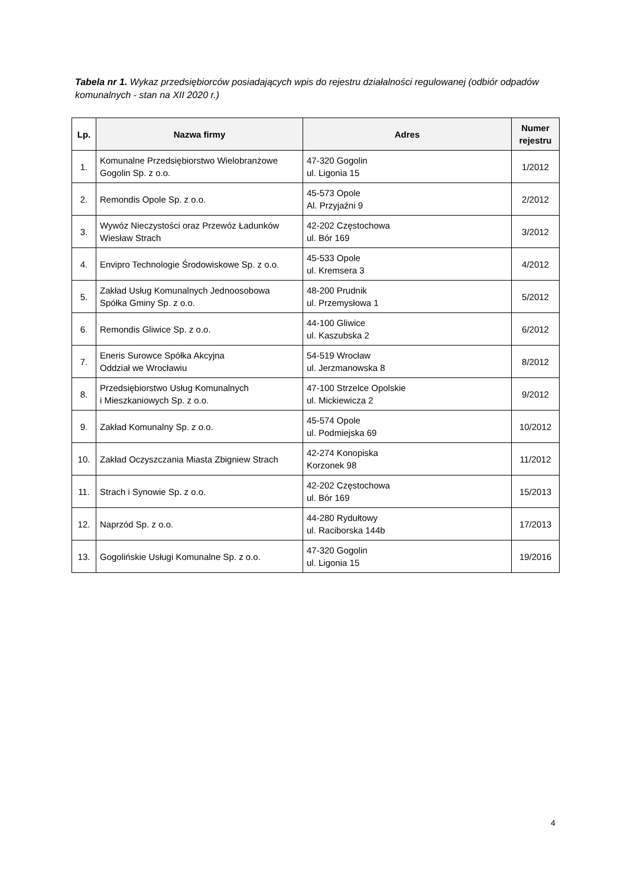Tabela nr 1. Wykaz przedsiębiorców posiadających wpis do rejestru działalności regulowanej (odbiór odpadów komunalnych - stan na XII 2020 r.)
| Lp. | Nazwa firmy | Adres | Numer rejestru |
| --- | --- | --- | --- |
| 1. | Komunalne Przedsiębiorstwo Wielobranżowe Gogolin Sp. z o.o. | 47-320 Gogolin ul. Ligonia 15 | 1/2012 |
| 2. | Remondis Opole Sp. z o.o. | 45-573 Opole Al. Przyjaźni 9 | 2/2012 |
| 3. | Wywóz Nieczystości oraz Przewóz Ładunków Wiesław Strach | 42-202 Częstochowa ul. Bór 169 | 3/2012 |
| 4. | Envipro Technologie Środowiskowe Sp. z o.o. | 45-533 Opole ul. Kremsera 3 | 4/2012 |
| 5. | Zakład Usług Komunalnych Jednoosobowa Spółka Gminy Sp. z o.o. | 48-200 Prudnik ul. Przemysłowa 1 | 5/2012 |
| 6. | Remondis Gliwice Sp. z o.o. | 44-100 Gliwice ul. Kaszubska 2 | 6/2012 |
| 7. | Eneris Surowce Spółka Akcyjna Oddział we Wrocławiu | 54-519 Wrocław ul. Jerzmanowska 8 | 8/2012 |
| 8. | Przedsiębiorstwo Usług Komunalnych i Mieszkaniowych Sp. z o.o. | 47-100 Strzelce Opolskie ul. Mickiewicza 2 | 9/2012 |
| 9. | Zakład Komunalny Sp. z o.o. | 45-574 Opole ul. Podmiejska 69 | 10/2012 |
| 10. | Zakład Oczyszczania Miasta Zbigniew Strach | 42-274 Konopiska Korzonek 98 | 11/2012 |
| 11. | Strach i Synowie Sp. z o.o. | 42-202 Częstochowa ul. Bór 169 | 15/2013 |
| 12. | Naprzód Sp. z o.o. | 44-280 Rydułtowy ul. Raciborska 144b | 17/2013 |
| 13. | Gogolińskie Usługi Komunalne Sp. z o.o. | 47-320 Gogolin ul. Ligonia 15 | 19/2016 |
4